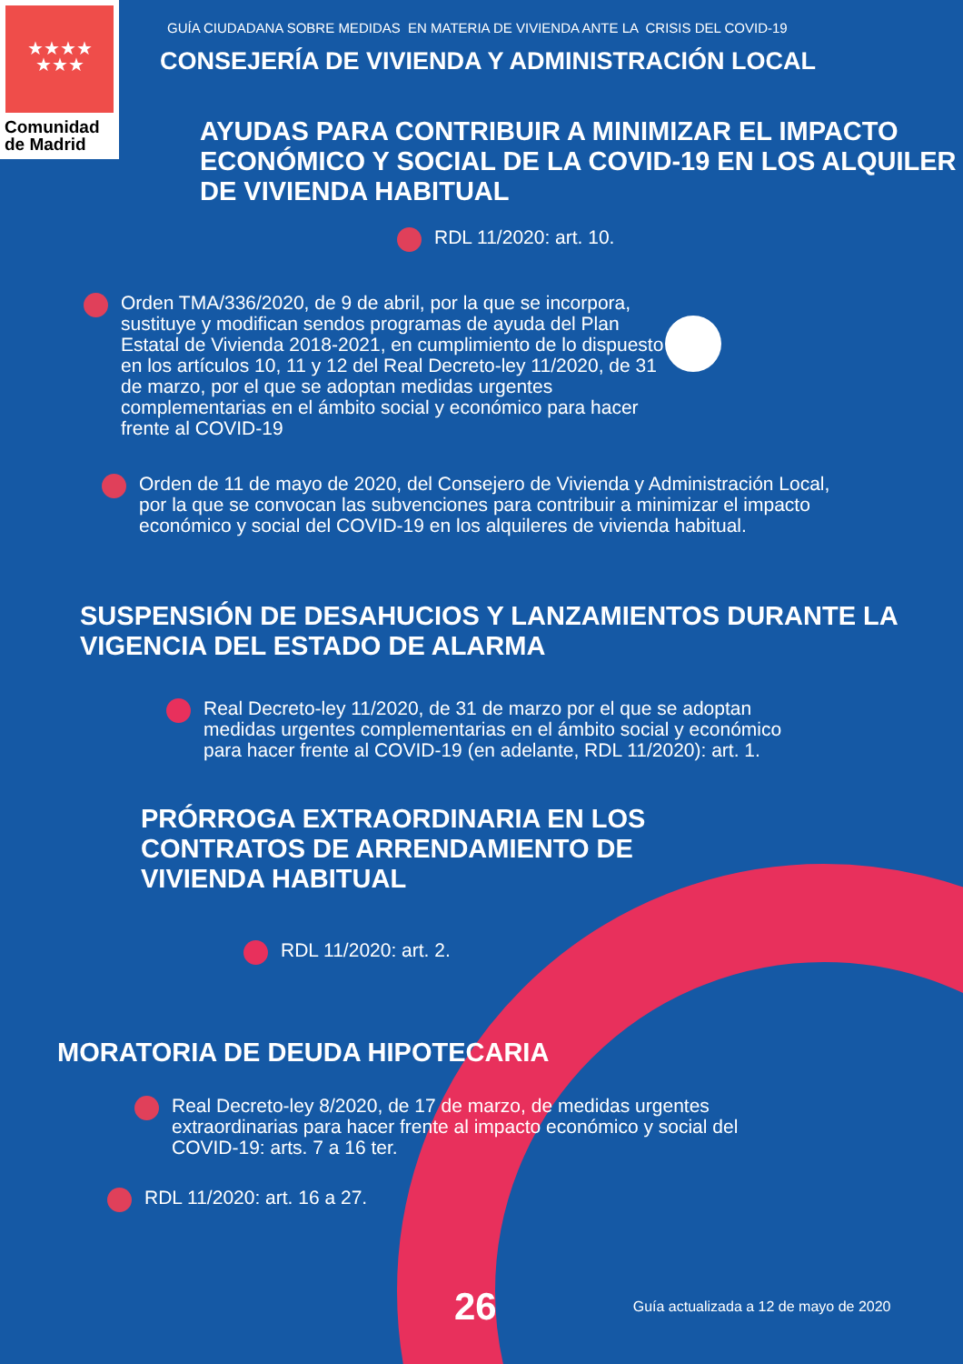★★★★
★★★
Comunidad
de Madrid
GUÍA CIUDADANA SOBRE MEDIDAS EN MATERIA DE VIVIENDA ANTE LA CRISIS DEL COVID-19
CONSEJERÍA DE VIVIENDA Y ADMINISTRACIÓN LOCAL
AYUDAS PARA CONTRIBUIR A MINIMIZAR EL IMPACTO ECONÓMICO Y SOCIAL DE LA COVID-19 EN LOS ALQUILER DE VIVIENDA HABITUAL
RDL 11/2020: art. 10.
Orden TMA/336/2020, de 9 de abril, por la que se incorpora, sustituye y modifican sendos programas de ayuda del Plan Estatal de Vivienda 2018-2021, en cumplimiento de lo dispuesto en los artículos 10, 11 y 12 del Real Decreto-ley 11/2020, de 31 de marzo, por el que se adoptan medidas urgentes complementarias en el ámbito social y económico para hacer frente al COVID-19
Orden de 11 de mayo de 2020, del Consejero de Vivienda y Administración Local, por la que se convocan las subvenciones para contribuir a minimizar el impacto económico y social del COVID-19 en los alquileres de vivienda habitual.
SUSPENSIÓN DE DESAHUCIOS Y LANZAMIENTOS DURANTE LA VIGENCIA DEL ESTADO DE ALARMA
Real Decreto-ley 11/2020, de 31 de marzo por el que se adoptan medidas urgentes complementarias en el ámbito social y económico para hacer frente al COVID-19 (en adelante, RDL 11/2020): art. 1.
PRÓRROGA EXTRAORDINARIA EN LOS CONTRATOS DE ARRENDAMIENTO DE VIVIENDA HABITUAL
RDL 11/2020: art. 2.
MORATORIA DE DEUDA HIPOTECARIA
Real Decreto-ley 8/2020, de 17 de marzo, de medidas urgentes extraordinarias para hacer frente al impacto económico y social del COVID-19: arts. 7 a 16 ter.
RDL 11/2020: art. 16 a 27.
26 Guía actualizada a 12 de mayo de 2020